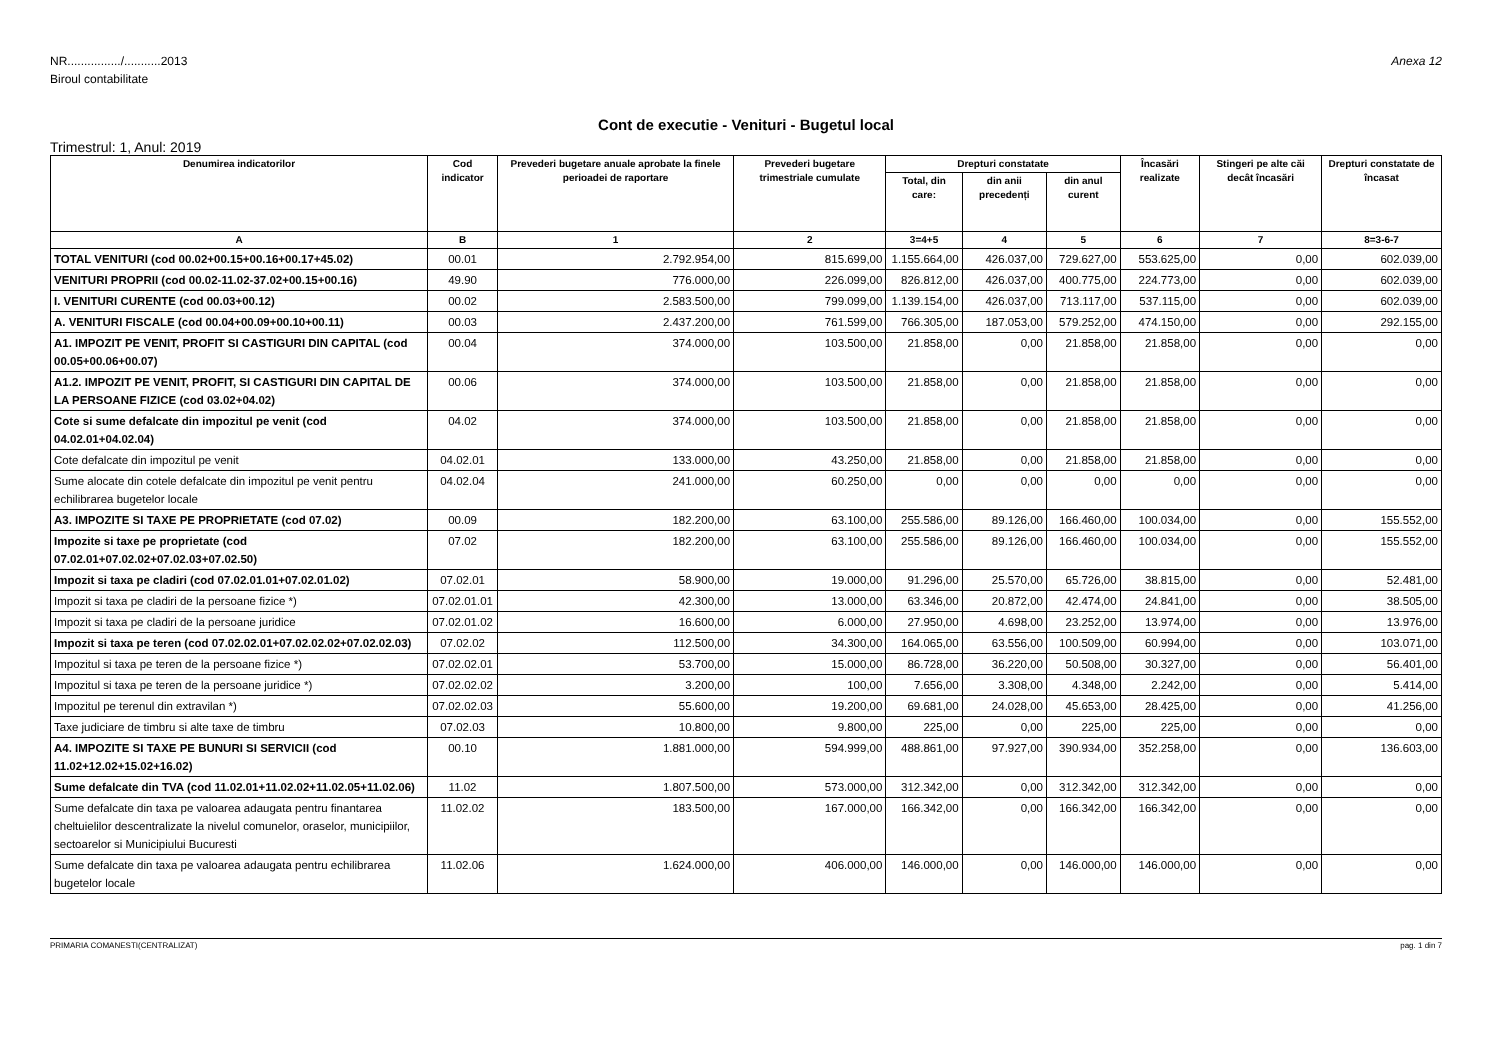NR................/...........2013
Biroul contabilitate
Anexa 12
Cont de executie - Venituri - Bugetul local
Trimestrul: 1, Anul: 2019
| Denumirea indicatorilor | Cod indicator | Prevederi bugetare anuale aprobate la finele perioadei de raportare | Prevederi bugetare trimestriale cumulate | Drepturi constatate | | | Încasări realizate | Stingeri pe alte căi decât încasări | Drepturi constatate de încasat |
| --- | --- | --- | --- | --- | --- | --- | --- | --- | --- |
| | | | | Total, din care: | din anii precedenți | din anul curent | | | |
| A | B | 1 | 2 | 3=4+5 | 4 | 5 | 6 | 7 | 8=3-6-7 |
| TOTAL VENITURI (cod 00.02+00.15+00.16+00.17+45.02) | 00.01 | 2.792.954,00 | 815.699,00 | 1.155.664,00 | 426.037,00 | 729.627,00 | 553.625,00 | 0,00 | 602.039,00 |
| VENITURI PROPRII (cod 00.02-11.02-37.02+00.15+00.16) | 49.90 | 776.000,00 | 226.099,00 | 826.812,00 | 426.037,00 | 400.775,00 | 224.773,00 | 0,00 | 602.039,00 |
| I. VENITURI CURENTE (cod 00.03+00.12) | 00.02 | 2.583.500,00 | 799.099,00 | 1.139.154,00 | 426.037,00 | 713.117,00 | 537.115,00 | 0,00 | 602.039,00 |
| A. VENITURI FISCALE (cod 00.04+00.09+00.10+00.11) | 00.03 | 2.437.200,00 | 761.599,00 | 766.305,00 | 187.053,00 | 579.252,00 | 474.150,00 | 0,00 | 292.155,00 |
| A1. IMPOZIT PE VENIT, PROFIT SI CASTIGURI DIN CAPITAL (cod 00.05+00.06+00.07) | 00.04 | 374.000,00 | 103.500,00 | 21.858,00 | 0,00 | 21.858,00 | 21.858,00 | 0,00 | 0,00 |
| A1.2. IMPOZIT PE VENIT, PROFIT, SI CASTIGURI DIN CAPITAL DE LA PERSOANE FIZICE (cod 03.02+04.02) | 00.06 | 374.000,00 | 103.500,00 | 21.858,00 | 0,00 | 21.858,00 | 21.858,00 | 0,00 | 0,00 |
| Cote si sume defalcate din impozitul pe venit (cod 04.02.01+04.02.04) | 04.02 | 374.000,00 | 103.500,00 | 21.858,00 | 0,00 | 21.858,00 | 21.858,00 | 0,00 | 0,00 |
| Cote defalcate din impozitul pe venit | 04.02.01 | 133.000,00 | 43.250,00 | 21.858,00 | 0,00 | 21.858,00 | 21.858,00 | 0,00 | 0,00 |
| Sume alocate din cotele defalcate din impozitul pe venit pentru echilibrarea bugetelor locale | 04.02.04 | 241.000,00 | 60.250,00 | 0,00 | 0,00 | 0,00 | 0,00 | 0,00 | 0,00 |
| A3. IMPOZITE SI TAXE PE PROPRIETATE (cod 07.02) | 00.09 | 182.200,00 | 63.100,00 | 255.586,00 | 89.126,00 | 166.460,00 | 100.034,00 | 0,00 | 155.552,00 |
| Impozite si taxe pe proprietate (cod 07.02.01+07.02.02+07.02.03+07.02.50) | 07.02 | 182.200,00 | 63.100,00 | 255.586,00 | 89.126,00 | 166.460,00 | 100.034,00 | 0,00 | 155.552,00 |
| Impozit si taxa pe cladiri (cod 07.02.01.01+07.02.01.02) | 07.02.01 | 58.900,00 | 19.000,00 | 91.296,00 | 25.570,00 | 65.726,00 | 38.815,00 | 0,00 | 52.481,00 |
| Impozit si taxa pe cladiri de la persoane fizice *) | 07.02.01.01 | 42.300,00 | 13.000,00 | 63.346,00 | 20.872,00 | 42.474,00 | 24.841,00 | 0,00 | 38.505,00 |
| Impozit si taxa pe cladiri de la persoane juridice | 07.02.01.02 | 16.600,00 | 6.000,00 | 27.950,00 | 4.698,00 | 23.252,00 | 13.974,00 | 0,00 | 13.976,00 |
| Impozit si taxa pe teren (cod 07.02.02.01+07.02.02.02+07.02.02.03) | 07.02.02 | 112.500,00 | 34.300,00 | 164.065,00 | 63.556,00 | 100.509,00 | 60.994,00 | 0,00 | 103.071,00 |
| Impozitul si taxa pe teren de la persoane fizice *) | 07.02.02.01 | 53.700,00 | 15.000,00 | 86.728,00 | 36.220,00 | 50.508,00 | 30.327,00 | 0,00 | 56.401,00 |
| Impozitul si taxa pe teren de la persoane juridice *) | 07.02.02.02 | 3.200,00 | 100,00 | 7.656,00 | 3.308,00 | 4.348,00 | 2.242,00 | 0,00 | 5.414,00 |
| Impozitul pe terenul din extravilan *) | 07.02.02.03 | 55.600,00 | 19.200,00 | 69.681,00 | 24.028,00 | 45.653,00 | 28.425,00 | 0,00 | 41.256,00 |
| Taxe judiciare de timbru si alte taxe de timbru | 07.02.03 | 10.800,00 | 9.800,00 | 225,00 | 0,00 | 225,00 | 225,00 | 0,00 | 0,00 |
| A4. IMPOZITE SI TAXE PE BUNURI SI SERVICII (cod 11.02+12.02+15.02+16.02) | 00.10 | 1.881.000,00 | 594.999,00 | 488.861,00 | 97.927,00 | 390.934,00 | 352.258,00 | 0,00 | 136.603,00 |
| Sume defalcate din TVA (cod 11.02.01+11.02.02+11.02.05+11.02.06) | 11.02 | 1.807.500,00 | 573.000,00 | 312.342,00 | 0,00 | 312.342,00 | 312.342,00 | 0,00 | 0,00 |
| Sume defalcate din taxa pe valoarea adaugata pentru finantarea cheltuielilor descentralizate la nivelul comunelor, oraselor, municipiilor, sectoarelor si Municipiului Bucuresti | 11.02.02 | 183.500,00 | 167.000,00 | 166.342,00 | 0,00 | 166.342,00 | 166.342,00 | 0,00 | 0,00 |
| Sume defalcate din taxa pe valoarea adaugata pentru echilibrarea bugetelor locale | 11.02.06 | 1.624.000,00 | 406.000,00 | 146.000,00 | 0,00 | 146.000,00 | 146.000,00 | 0,00 | 0,00 |
PRIMARIA COMANESTI(CENTRALIZAT) pag. 1 din 7